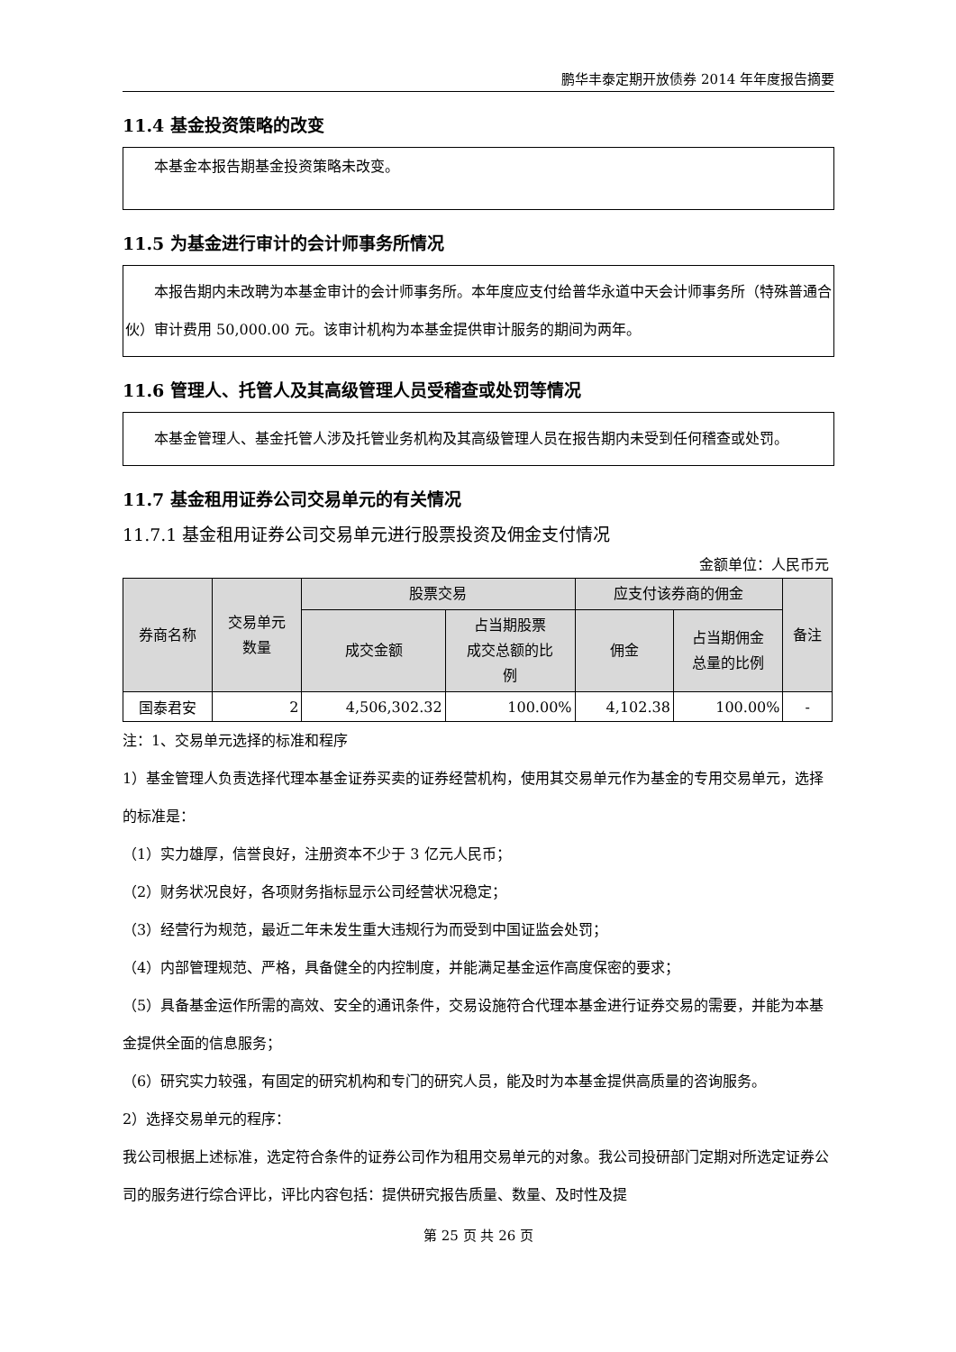鹏华丰泰定期开放债券 2014 年年度报告摘要
11.4 基金投资策略的改变
本基金本报告期基金投资策略未改变。
11.5 为基金进行审计的会计师事务所情况
本报告期内未改聘为本基金审计的会计师事务所。本年度应支付给普华永道中天会计师事务所（特殊普通合伙）审计费用 50,000.00 元。该审计机构为本基金提供审计服务的期间为两年。
11.6 管理人、托管人及其高级管理人员受稽查或处罚等情况
本基金管理人、基金托管人涉及托管业务机构及其高级管理人员在报告期内未受到任何稽查或处罚。
11.7 基金租用证券公司交易单元的有关情况
11.7.1 基金租用证券公司交易单元进行股票投资及佣金支付情况
金额单位：人民币元
| 券商名称 | 交易单元 数量 | 股票交易 | | 应支付该券商的佣金 | | 备注 |
| --- | --- | --- | --- | --- | --- | --- |
| | | 成交金额 | 占当期股票 成交总额的比 例 | 佣金 | 占当期佣金 总量的比例 | |
| 国泰君安 | 2 | 4,506,302.32 | 100.00% | 4,102.38 | 100.00% | - |
注：1、交易单元选择的标准和程序
1）基金管理人负责选择代理本基金证券买卖的证券经营机构，使用其交易单元作为基金的专用交易单元，选择的标准是：
（1）实力雄厚，信誉良好，注册资本不少于 3 亿元人民币；
（2）财务状况良好，各项财务指标显示公司经营状况稳定；
（3）经营行为规范，最近二年未发生重大违规行为而受到中国证监会处罚；
（4）内部管理规范、严格，具备健全的内控制度，并能满足基金运作高度保密的要求；
（5）具备基金运作所需的高效、安全的通讯条件，交易设施符合代理本基金进行证券交易的需要，并能为本基金提供全面的信息服务；
（6）研究实力较强，有固定的研究机构和专门的研究人员，能及时为本基金提供高质量的咨询服务。
2）选择交易单元的程序：
我公司根据上述标准，选定符合条件的证券公司作为租用交易单元的对象。我公司投研部门定期对所选定证券公司的服务进行综合评比，评比内容包括：提供研究报告质量、数量、及时性及提
第 25 页 共 26 页